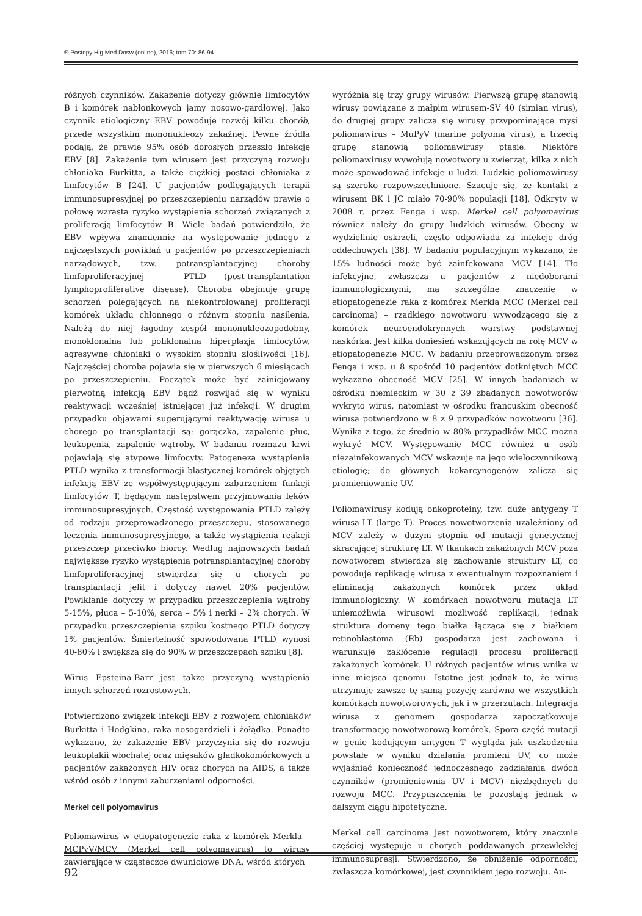® Postepy Hig Med Dosw (online), 2016; tom 70: 86-94
różnych czynników. Zakażenie dotyczy głównie limfocytów B i komórek nabłonkowych jamy nosowo-gardłowej. Jako czynnik etiologiczny EBV powoduje rozwój kilku chorób, przede wszystkim mononukleozy zakaźnej. Pewne źródła podają, że prawie 95% osób dorosłych przeszło infekcję EBV [8]. Zakażenie tym wirusem jest przyczyną rozwoju chłoniaka Burkitta, a także ciężkiej postaci chłoniaka z limfocytów B [24]. U pacjentów podlegających terapii immunosupresyjnej po przeszczepieniu narządów prawie o połowę wzrasta ryzyko wystąpienia schorzeń związanych z proliferacją limfocytów B. Wiele badań potwierdziło, że EBV wpływa znamiennie na występowanie jednego z najczęstszych powikłań u pacjentów po przeszczepieniach narządowych, tzw. potransplantacyjnej choroby limfoproliferacyjnej – PTLD (post-transplantation lymphoproliferative disease). Choroba obejmuje grupę schorzeń polegających na niekontrolowanej proliferacji komórek układu chłonnego o różnym stopniu nasilenia. Należą do niej łagodny zespół mononukleozopodobny, monoklonalna lub poliklonalna hiperplazja limfocytów, agresywne chłoniaki o wysokim stopniu złośliwości [16]. Najczęściej choroba pojawia się w pierwszych 6 miesiącach po przeszczepieniu. Początek może być zainicjowany pierwotną infekcją EBV bądź rozwijać się w wyniku reaktywacji wcześniej istniejącej już infekcji. W drugim przypadku objawami sugerującymi reaktywację wirusa u chorego po transplantacji są: gorączka, zapalenie płuc, leukopenia, zapalenie wątroby. W badaniu rozmazu krwi pojawiają się atypowe limfocyty. Patogeneza wystąpienia PTLD wynika z transformacji blastycznej komórek objętych infekcją EBV ze współwystępującym zaburzeniem funkcji limfocytów T, będącym następstwem przyjmowania leków immunosupresyjnych. Częstość występowania PTLD zależy od rodzaju przeprowadzonego przeszczepu, stosowanego leczenia immunosupresyjnego, a także wystąpienia reakcji przeszczep przeciwko biorcy. Według najnowszych badań największe ryzyko wystąpienia potransplantacyjnej choroby limfoproliferacyjnej stwierdza się u chorych po transplantacji jelit i dotyczy nawet 20% pacjentów. Powikłanie dotyczy w przypadku przeszczepienia wątroby 5-15%, płuca – 5-10%, serca – 5% i nerki – 2% chorych. W przypadku przeszczepienia szpiku kostnego PTLD dotyczy 1% pacjentów. Śmiertelność spowodowana PTLD wynosi 40-80% i zwiększa się do 90% w przeszczepach szpiku [8].
Wirus Epsteina-Barr jest także przyczyną wystąpienia innych schorzeń rozrostowych.
Potwierdzono związek infekcji EBV z rozwojem chłoniaków Burkitta i Hodgkina, raka nosogardzieli i żołądka. Ponadto wykazano, że zakażenie EBV przyczynia się do rozwoju leukoplakii włochatej oraz mięsaków gładkokomórkowych u pacjentów zakażonych HIV oraz chorych na AIDS, a także wśród osób z innymi zaburzeniami odporności.
Merkel cell polyomavirus
Poliomawirus w etiopatogenezie raka z komórek Merkla – MCPyV/MCV (Merkel cell polyomavirus) to wirusy zawierające w cząsteczce dwuniciowe DNA, wśród których
wyróżnia się trzy grupy wirusów. Pierwszą grupę stanowią wirusy powiązane z małpim wirusem-SV 40 (simian virus), do drugiej grupy zalicza się wirusy przypominające mysi poliomawirus – MuPyV (marine polyoma virus), a trzecią grupę stanowią poliomawirusy ptasie. Niektóre poliomawirusy wywołują nowotwory u zwierząt, kilka z nich może spowodować infekcje u ludzi. Ludzkie poliomawirusy są szeroko rozpowszechnione. Szacuje się, że kontakt z wirusem BK i JC miało 70-90% populacji [18]. Odkryty w 2008 r. przez Fenga i wsp. Merkel cell polyomavirus również należy do grupy ludzkich wirusów. Obecny w wydzielinie oskrzeli, często odpowiada za infekcje dróg oddechowych [38]. W badaniu populacyjnym wykazano, że 15% ludności może być zainfekowana MCV [14]. Tło infekcyjne, zwłaszcza u pacjentów z niedoborami immunologicznymi, ma szczególne znaczenie w etiopatogenezie raka z komórek Merkla MCC (Merkel cell carcinoma) – rzadkiego nowotworu wywodzącego się z komórek neuroendokrynnych warstwy podstawnej naskórka. Jest kilka doniesień wskazujących na rolę MCV w etiopatogenezie MCC. W badaniu przeprowadzonym przez Fenga i wsp. u 8 spośród 10 pacjentów dotkniętych MCC wykazano obecność MCV [25]. W innych badaniach w ośrodku niemieckim w 30 z 39 zbadanych nowotworów wykryto wirus, natomiast w ośrodku francuskim obecność wirusa potwierdzono w 8 z 9 przypadków nowotworu [36]. Wynika z tego, że średnio w 80% przypadków MCC można wykryć MCV. Występowanie MCC również u osób niezainfekowanych MCV wskazuje na jego wieloczynnikową etiologię; do głównych kokarcynogenów zalicza się promieniowanie UV.
Poliomawirusy kodują onkoproteiny, tzw. duże antygeny T wirusa-LT (large T). Proces nowotworzenia uzależniony od MCV zależy w dużym stopniu od mutacji genetycznej skracającej strukturę LT. W tkankach zakażonych MCV poza nowotworem stwierdza się zachowanie struktury LT, co powoduje replikację wirusa z ewentualnym rozpoznaniem i eliminacją zakażonych komórek przez układ immunologiczny. W komórkach nowotworu mutacja LT uniemożliwia wirusowi możliwość replikacji, jednak struktura domeny tego białka łącząca się z białkiem retinoblastoma (Rb) gospodarza jest zachowana i warunkuje zakłócenie regulacji procesu proliferacji zakażonych komórek. U różnych pacjentów wirus wnika w inne miejsca genomu. Istotne jest jednak to, że wirus utrzymuje zawsze tę samą pozycję zarówno we wszystkich komórkach nowotworowych, jak i w przerzutach. Integracja wirusa z genomem gospodarza zapoczątkowuje transformację nowotworową komórek. Spora część mutacji w genie kodującym antygen T wygląda jak uszkodzenia powstałe w wyniku działania promieni UV, co może wyjaśniać konieczność jednoczesnego zadziałania dwóch czynników (promieniownia UV i MCV) niezbędnych do rozwoju MCC. Przypuszczenia te pozostają jednak w dalszym ciągu hipotetyczne.
Merkel cell carcinoma jest nowotworem, który znacznie częściej występuje u chorych poddawanych przewlekłej immunosupresji. Stwierdzono, że obniżenie odporności, zwłaszcza komórkowej, jest czynnikiem jego rozwoju. Au-
92